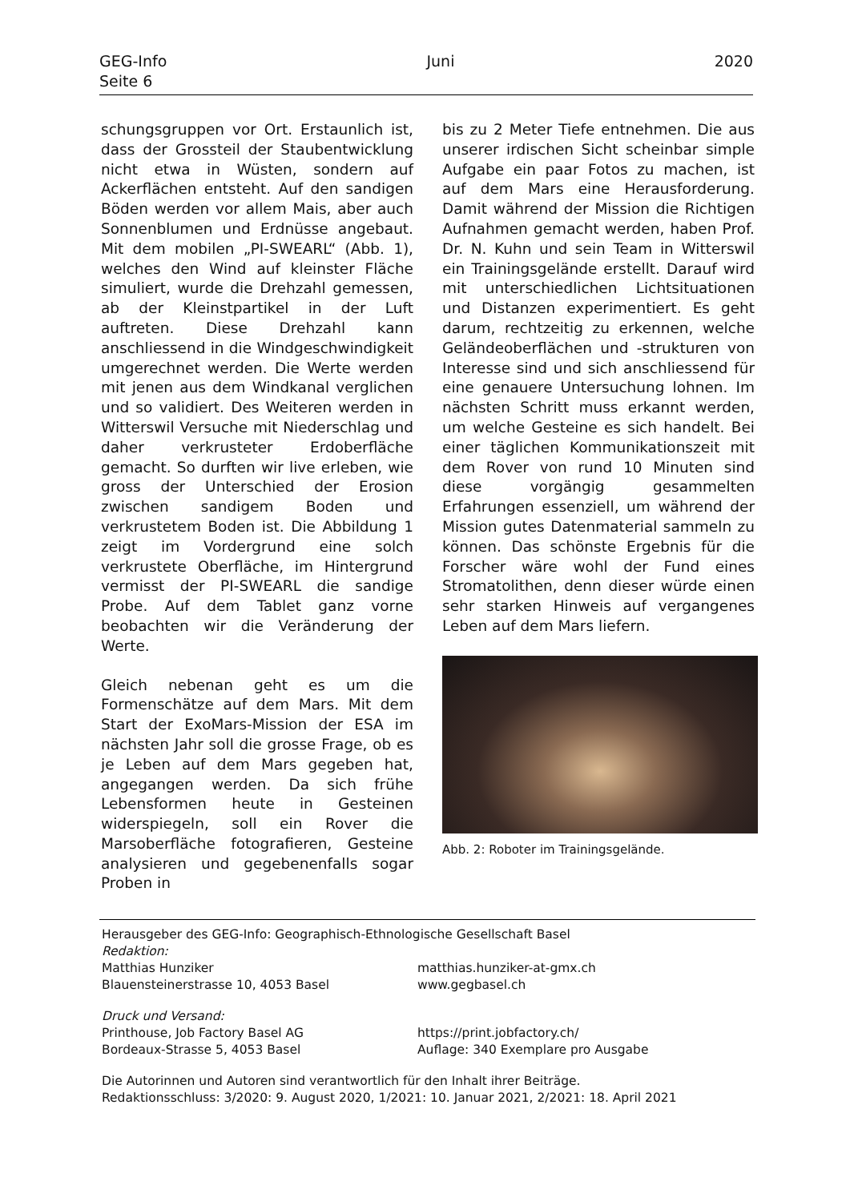GEG-Info Juni 2020
Seite 6
schungsgruppen vor Ort. Erstaunlich ist, dass der Grossteil der Staubentwicklung nicht etwa in Wüsten, sondern auf Ackerflächen entsteht. Auf den sandigen Böden werden vor allem Mais, aber auch Sonnenblumen und Erdnüsse angebaut. Mit dem mobilen „PI-SWEARL“ (Abb. 1), welches den Wind auf kleinster Fläche simuliert, wurde die Drehzahl gemessen, ab der Kleinstpartikel in der Luft auftreten. Diese Drehzahl kann anschliessend in die Windgeschwindigkeit umgerechnet werden. Die Werte werden mit jenen aus dem Windkanal verglichen und so validiert. Des Weiteren werden in Witterswil Versuche mit Niederschlag und daher verkrusteter Erdoberfläche gemacht. So durften wir live erleben, wie gross der Unterschied der Erosion zwischen sandigem Boden und verkrustetem Boden ist. Die Abbildung 1 zeigt im Vordergrund eine solch verkrustete Oberfläche, im Hintergrund vermisst der PI-SWEARL die sandige Probe. Auf dem Tablet ganz vorne beobachten wir die Veränderung der Werte.
Gleich nebenan geht es um die Formenschätze auf dem Mars. Mit dem Start der ExoMars-Mission der ESA im nächsten Jahr soll die grosse Frage, ob es je Leben auf dem Mars gegeben hat, angegangen werden. Da sich frühe Lebensformen heute in Gesteinen widerspiegeln, soll ein Rover die Marsoberfläche fotografieren, Gesteine analysieren und gegebenenfalls sogar Proben in
bis zu 2 Meter Tiefe entnehmen. Die aus unserer irdischen Sicht scheinbar simple Aufgabe ein paar Fotos zu machen, ist auf dem Mars eine Herausforderung. Damit während der Mission die Richtigen Aufnahmen gemacht werden, haben Prof. Dr. N. Kuhn und sein Team in Witterswil ein Trainingsgelände erstellt. Darauf wird mit unterschiedlichen Lichtsituationen und Distanzen experimentiert. Es geht darum, rechtzeitig zu erkennen, welche Geländeoberflächen und -strukturen von Interesse sind und sich anschliessend für eine genauere Untersuchung lohnen. Im nächsten Schritt muss erkannt werden, um welche Gesteine es sich handelt. Bei einer täglichen Kommunikationszeit mit dem Rover von rund 10 Minuten sind diese vorgängig gesammelten Erfahrungen essenziell, um während der Mission gutes Datenmaterial sammeln zu können. Das schönste Ergebnis für die Forscher wäre wohl der Fund eines Stromatolithen, denn dieser würde einen sehr starken Hinweis auf vergangenes Leben auf dem Mars liefern.
Abb. 2: Roboter im Trainingsgelände.
Herausgeber des GEG-Info: Geographisch-Ethnologische Gesellschaft Basel
Redaktion:
Matthias Hunziker
Blauensteinerstrasse 10, 4053 Basel
matthias.hunziker-at-gmx.ch
www.gegbasel.ch
Druck und Versand:
Printhouse, Job Factory Basel AG
Bordeaux-Strasse 5, 4053 Basel
https://print.jobfactory.ch/
Auflage: 340 Exemplare pro Ausgabe
Die Autorinnen und Autoren sind verantwortlich für den Inhalt ihrer Beiträge.
Redaktionsschluss: 3/2020: 9. August 2020, 1/2021: 10. Januar 2021, 2/2021: 18. April 2021